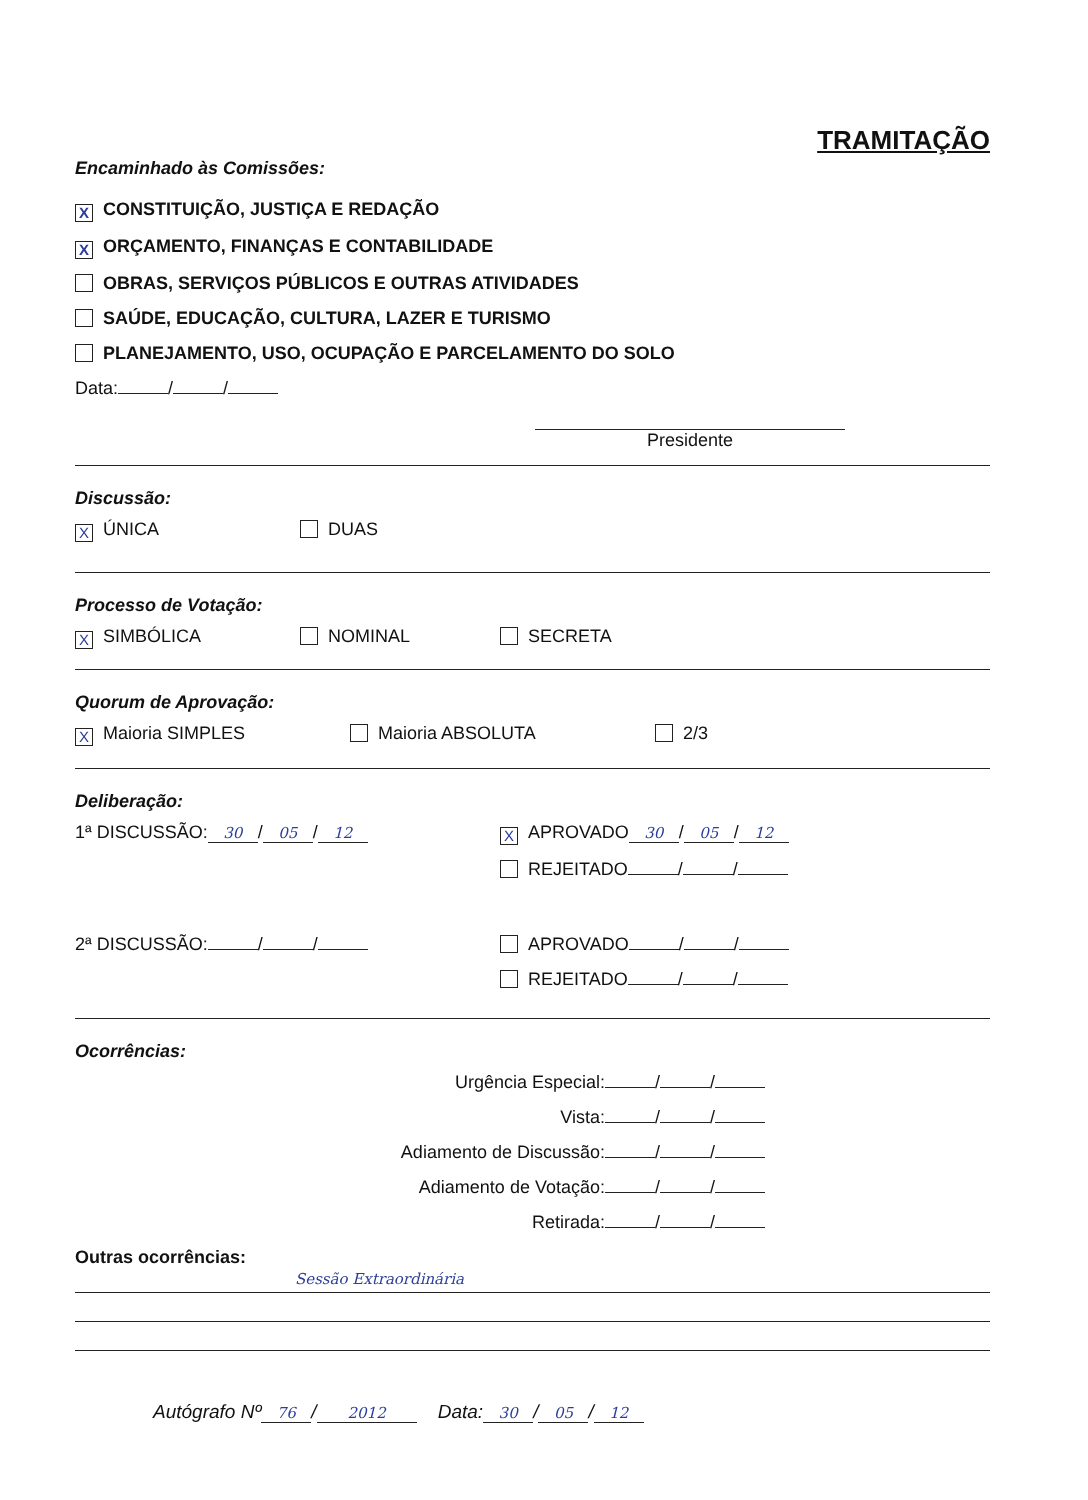TRAMITAÇÃO
Encaminhado às Comissões:
X CONSTITUIÇÃO, JUSTIÇA E REDAÇÃO
X ORÇAMENTO, FINANÇAS E CONTABILIDADE
OBRAS, SERVIÇOS PÚBLICOS E OUTRAS ATIVIDADES
SAÚDE, EDUCAÇÃO, CULTURA, LAZER E TURISMO
PLANEJAMENTO, USO, OCUPAÇÃO E PARCELAMENTO DO SOLO
Data: / /
Presidente
Discussão:
X ÚNICA DUAS
Processo de Votação:
X SIMBÓLICA NOMINAL SECRETA
Quorum de Aprovação:
X Maioria SIMPLES Maioria ABSOLUTA 2/3
Deliberação:
1ª DISCUSSÃO: 30 / 05 / 12
X APROVADO 30 / 05 / 12
REJEITADO / /
2ª DISCUSSÃO: / / APROVADO / /
REJEITADO / /
Ocorrências:
Urgência Especial: / /
Vista: / /
Adiamento de Discussão: / /
Adiamento de Votação: / /
Retirada: / /
Outras ocorrências:
Sessão Extraordinária
Autógrafo Nº 76 / 2012 Data: 30 / 05 / 12